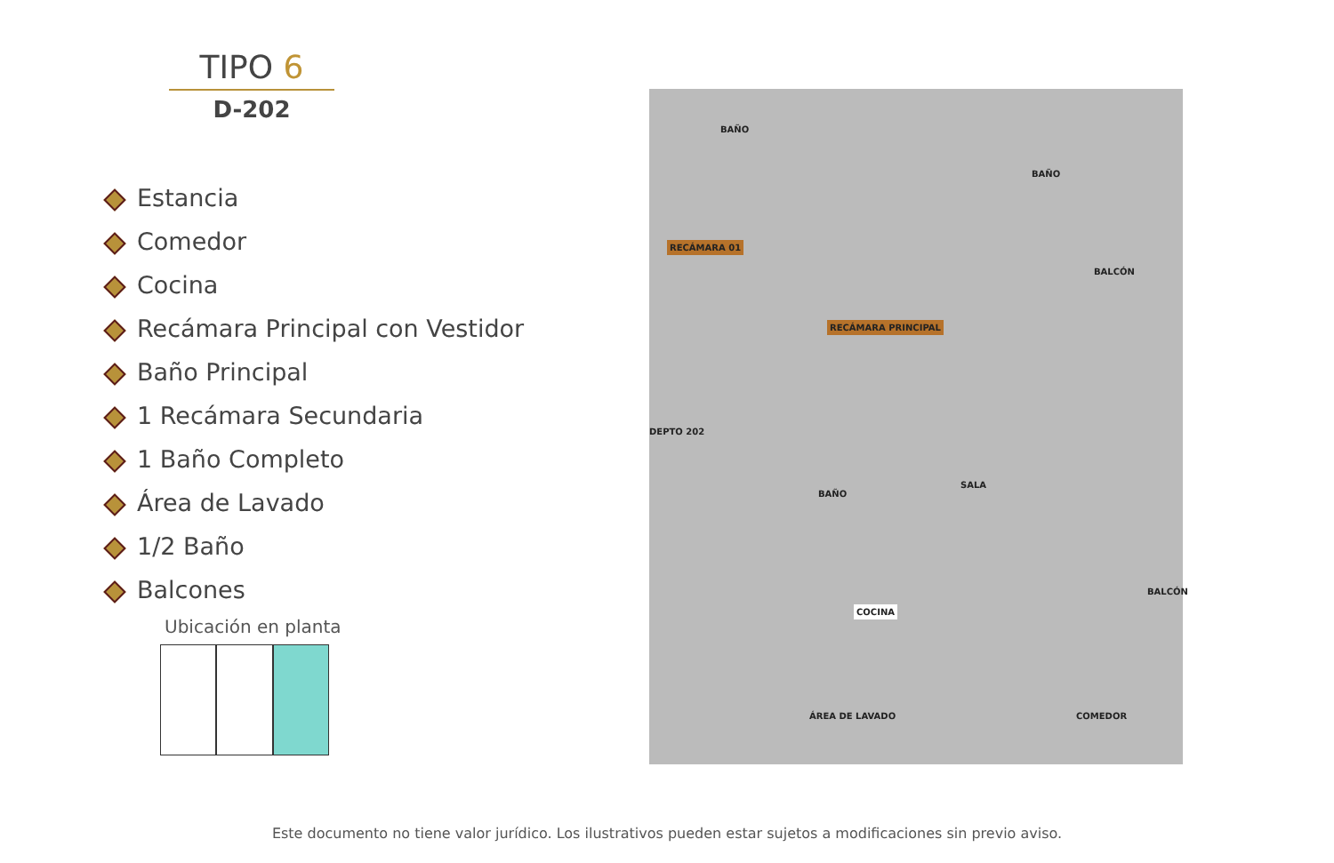TIPO 6
D-202
Estancia
Comedor
Cocina
Recámara Principal con Vestidor
Baño Principal
1 Recámara Secundaria
1 Baño Completo
Área de Lavado
1/2 Baño
Balcones
Ubicación en planta
BAÑO
BAÑO
RECÁMARA 01
RECÁMARA PRINCIPAL
BALCÓN
DEPTO 202
SALA
BAÑO
COCINA
BALCÓN
ÁREA DE LAVADO COMEDOR
Este documento no tiene valor jurídico. Los ilustrativos pueden estar sujetos a modificaciones sin previo aviso.